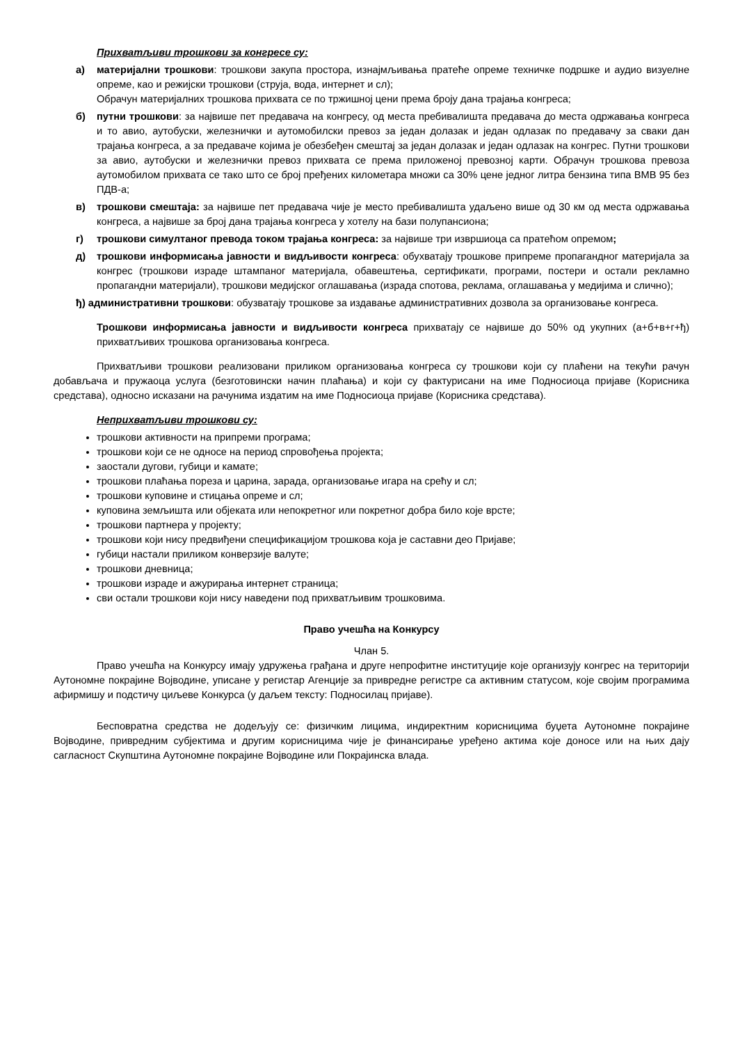Прихватљиви трошкови за конгресе су:
а) материјални трошкови: трошкови закупа простора, изнајмљивања пратеће опреме техничке подршке и аудио визуелне опреме, као и режијски трошкови (струја, вода, интернет и сл);
Обрачун материјалних трошкова прихвата се по тржишној цени према броју дана трајања конгреса;
б) путни трошкови: за највише пет предавача на конгресу, од места пребивалишта предавача до места одржавања конгреса и то авио, аутобуски, железнички и аутомобилски превоз за један долазак и један одлазак по предавачу за сваки дан трајања конгреса, а за предаваче којима је обезбеђен смештај за један долазак и један одлазак на конгрес. Путни трошкови за авио, аутобуски и железнички превоз прихвата се према приложеној превозној карти. Обрачун трошкова превоза аутомобилом прихвата се тако што се број пређених километара множи са 30% цене једног литра бензина типа BMB 95 без ПДВ-а;
в) трошкови смештаја: за највише пет предавача чије је место пребивалишта удаљено више од 30 км од места одржавања конгреса, а највише за број дана трајања конгреса у хотелу на бази полупансиона;
г) трошкови симултаног превода током трајања конгреса: за највише три извршиоца са пратећом опремом;
д) трошкови информисања јавности и видљивости конгреса: обухватају трошкове припреме пропагандног материјала за конгрес (трошкови израде штампаног материјала, обавештења, сертификати, програми, постери и остали рекламно пропагандни материјали), трошкови медијског оглашавања (израда спотова, реклама, оглашавања у медијима и слично);
ђ) административни трошкови: обузватају трошкове за издавање административних дозвола за организовање конгреса.
Трошкови информисања јавности и видљивости конгреса прихватају се највише до 50% од укупних (а+б+в+г+ђ) прихватљивих трошкова организовања конгреса.
Прихватљиви трошкови реализовани приликом организовања конгреса су трошкови који су плаћени на текући рачун добављача и пружаоца услуга (безготовински начин плаћања) и који су фактурисани на име Подносиоца пријаве (Корисника средстава), односно исказани на рачунима издатим на име Подносиоца пријаве (Корисника средстава).
Неприхватљиви трошкови су:
трошкови активности на припреми програма;
трошкови који се не односе на период спровођења пројекта;
заостали дугови, губици и камате;
трошкови плаћања пореза и царина, зарада, организовање игара на срећу и сл;
трошкови куповине и стицања опреме и сл;
куповина земљишта или објеката или непокретног или покретног добра било које врсте;
трошкови партнера у пројекту;
трошкови који нису предвиђени спецификацијом трошкова која је саставни део Пријаве;
губици настали приликом конверзије валуте;
трошкови дневница;
трошкови израде и ажурирања интернет страница;
сви остали трошкови који нису наведени под прихватљивим трошковима.
Право учешћа на Конкурсу
Члан 5.
Право учешћа на Конкурсу имају удружења грађана и друге непрофитне институције које организују конгрес на територији Аутономне покрајине Војводине, уписане у регистар Агенције за привредне регистре са активним статусом, које својим програмима афирмишу и подстичу циљеве Конкурса (у даљем тексту: Подносилац пријаве).
Бесповратна средства не додељују се: физичким лицима, индиректним корисницима буџета Аутономне покрајине Војводине, привредним субјектима и другим корисницима чије је финансирање уређено актима које доносе или на њих дају сагласност Скупштина Аутономне покрајине Војводине или Покрајинска влада.